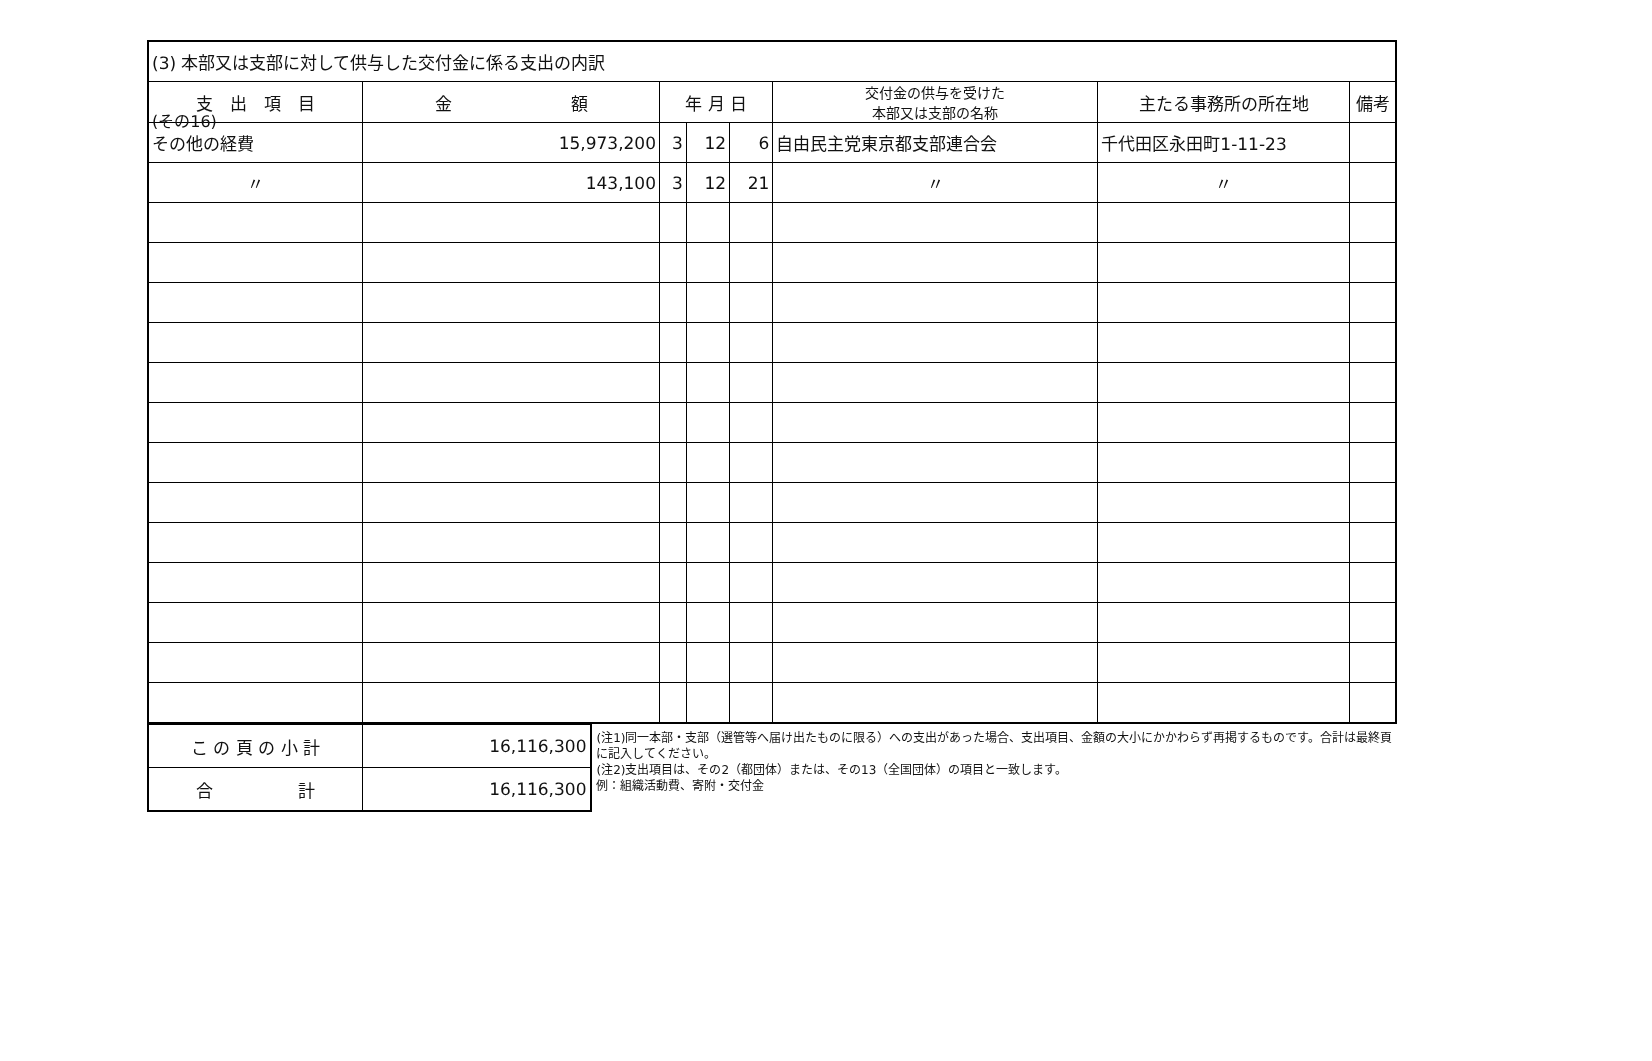(その16)
| (3) 本部又は支部に対して供与した交付金に係る支出の内訳 | | | | | | | |
| 支 出 項 目 | 金 額 | 年 月 日 | | | 交付金の供与を受けた 本部又は支部の名称 | 主たる事務所の所在地 | 備考 |
| その他の経費 | 15,973,200 | 3 | 12 | 6 | 自由民主党東京都支部連合会 | 千代田区永田町1-11-23 | |
| 〃 | 143,100 | 3 | 12 | 21 | 〃 | 〃 | |
| こ の 頁 の 小 計 | 16,116,300 |
| 合 計 | 16,116,300 |
(注1)同一本部・支部（選管等へ届け出たものに限る）への支出があった場合、支出項目、金額の大小にかかわらず再掲するものです。合計は最終頁に記入してください。
(注2)支出項目は、その2（都団体）または、その13（全国団体）の項目と一致します。
例：組織活動費、寄附・交付金